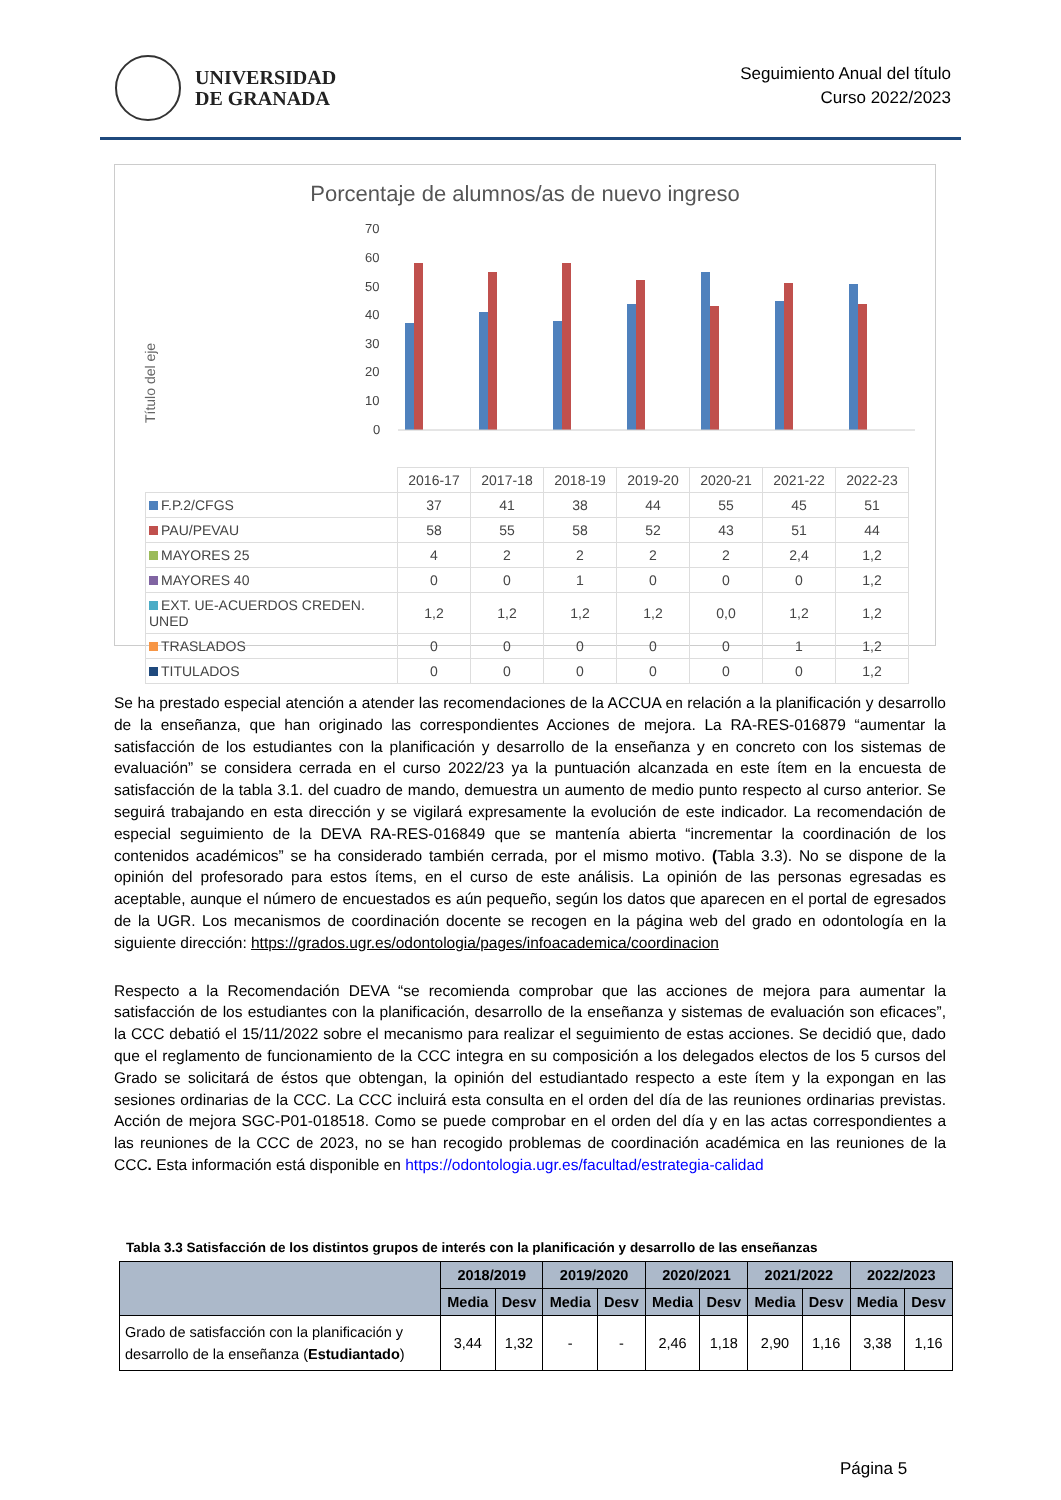UNIVERSIDAD
DE GRANADA
Seguimiento Anual del título
Curso 2022/2023
Porcentaje de alumnos/as de nuevo ingreso
Título del eje
70
60
50
40
30
20
10
0
| | 2016-17 | 2017-18 | 2018-19 | 2019-20 | 2020-21 | 2021-22 | 2022-23 |
| F.P.2/CFGS | 37 | 41 | 38 | 44 | 55 | 45 | 51 |
| PAU/PEVAU | 58 | 55 | 58 | 52 | 43 | 51 | 44 |
| MAYORES 25 | 4 | 2 | 2 | 2 | 2 | 2,4 | 1,2 |
| MAYORES 40 | 0 | 0 | 1 | 0 | 0 | 0 | 1,2 |
| EXT. UE-ACUERDOS CREDEN. UNED | 1,2 | 1,2 | 1,2 | 1,2 | 0,0 | 1,2 | 1,2 |
| TRASLADOS | 0 | 0 | 0 | 0 | 0 | 1 | 1,2 |
| TITULADOS | 0 | 0 | 0 | 0 | 0 | 0 | 1,2 |
Se ha prestado especial atención a atender las recomendaciones de la ACCUA en relación a la planificación y desarrollo de la enseñanza, que han originado las correspondientes Acciones de mejora. La RA-RES-016879 “aumentar la satisfacción de los estudiantes con la planificación y desarrollo de la enseñanza y en concreto con los sistemas de evaluación” se considera cerrada en el curso 2022/23 ya la puntuación alcanzada en este ítem en la encuesta de satisfacción de la tabla 3.1. del cuadro de mando, demuestra un aumento de medio punto respecto al curso anterior. Se seguirá trabajando en esta dirección y se vigilará expresamente la evolución de este indicador. La recomendación de especial seguimiento de la DEVA RA-RES-016849 que se mantenía abierta “incrementar la coordinación de los contenidos académicos” se ha considerado también cerrada, por el mismo motivo. (Tabla 3.3). No se dispone de la opinión del profesorado para estos ítems, en el curso de este análisis. La opinión de las personas egresadas es aceptable, aunque el número de encuestados es aún pequeño, según los datos que aparecen en el portal de egresados de la UGR. Los mecanismos de coordinación docente se recogen en la página web del grado en odontología en la siguiente dirección: https://grados.ugr.es/odontologia/pages/infoacademica/coordinacion
Respecto a la Recomendación DEVA “se recomienda comprobar que las acciones de mejora para aumentar la satisfacción de los estudiantes con la planificación, desarrollo de la enseñanza y sistemas de evaluación son eficaces”, la CCC debatió el 15/11/2022 sobre el mecanismo para realizar el seguimiento de estas acciones. Se decidió que, dado que el reglamento de funcionamiento de la CCC integra en su composición a los delegados electos de los 5 cursos del Grado se solicitará de éstos que obtengan, la opinión del estudiantado respecto a este ítem y la expongan en las sesiones ordinarias de la CCC. La CCC incluirá esta consulta en el orden del día de las reuniones ordinarias previstas. Acción de mejora SGC-P01-018518. Como se puede comprobar en el orden del día y en las actas correspondientes a las reuniones de la CCC de 2023, no se han recogido problemas de coordinación académica en las reuniones de la CCC. Esta información está disponible en https://odontologia.ugr.es/facultad/estrategia-calidad
Tabla 3.3 Satisfacción de los distintos grupos de interés con la planificación y desarrollo de las enseñanzas
| | 2018/2019 | | 2019/2020 | | 2020/2021 | | 2021/2022 | | 2022/2023 | |
| --- | --- | --- | --- | --- | --- | --- | --- | --- | --- | --- |
| | Media | Desv | Media | Desv | Media | Desv | Media | Desv | Media | Desv |
| Grado de satisfacción con la planificación y desarrollo de la enseñanza ( Estudiantado ) | 3,44 | 1,32 | - | - | 2,46 | 1,18 | 2,90 | 1,16 | 3,38 | 1,16 |
Página 5